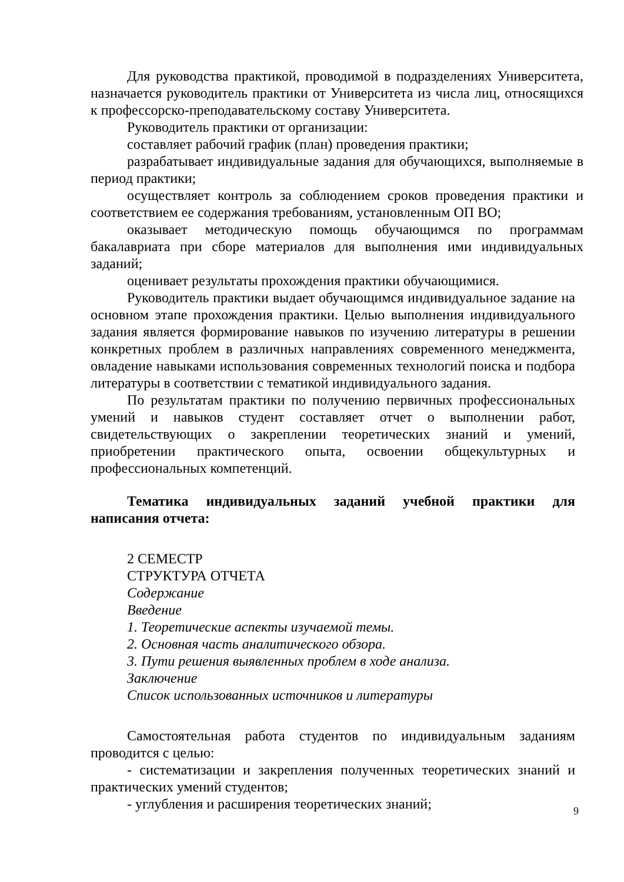Для руководства практикой, проводимой в подразделениях Университета, назначается руководитель практики от Университета из числа лиц, относящихся к профессорско-преподавательскому составу Университета.
Руководитель практики от организации:
составляет рабочий график (план) проведения практики;
разрабатывает индивидуальные задания для обучающихся, выполняемые в период практики;
осуществляет контроль за соблюдением сроков проведения практики и соответствием ее содержания требованиям, установленным ОП ВО;
оказывает методическую помощь обучающимся по программам бакалавриата при сборе материалов для выполнения ими индивидуальных заданий;
оценивает результаты прохождения практики обучающимися.
Руководитель практики выдает обучающимся индивидуальное задание на основном этапе прохождения практики. Целью выполнения индивидуального задания является формирование навыков по изучению литературы в решении конкретных проблем в различных направлениях современного менеджмента, овладение навыками использования современных технологий поиска и подбора литературы в соответствии с тематикой индивидуального задания.
По результатам практики по получению первичных профессиональных умений и навыков студент составляет отчет о выполнении работ, свидетельствующих о закреплении теоретических знаний и умений, приобретении практического опыта, освоении общекультурных и профессиональных компетенций.
Тематика индивидуальных заданий учебной практики для написания отчета:
2 СЕМЕСТР
СТРУКТУРА ОТЧЕТА
Содержание
Введение
1. Теоретические аспекты изучаемой темы.
2. Основная часть аналитического обзора.
3. Пути решения выявленных проблем в ходе анализа.
Заключение
Список использованных источников и литературы
Самостоятельная работа студентов по индивидуальным заданиям проводится с целью:
- систематизации и закрепления полученных теоретических знаний и практических умений студентов;
- углубления и расширения теоретических знаний;
9